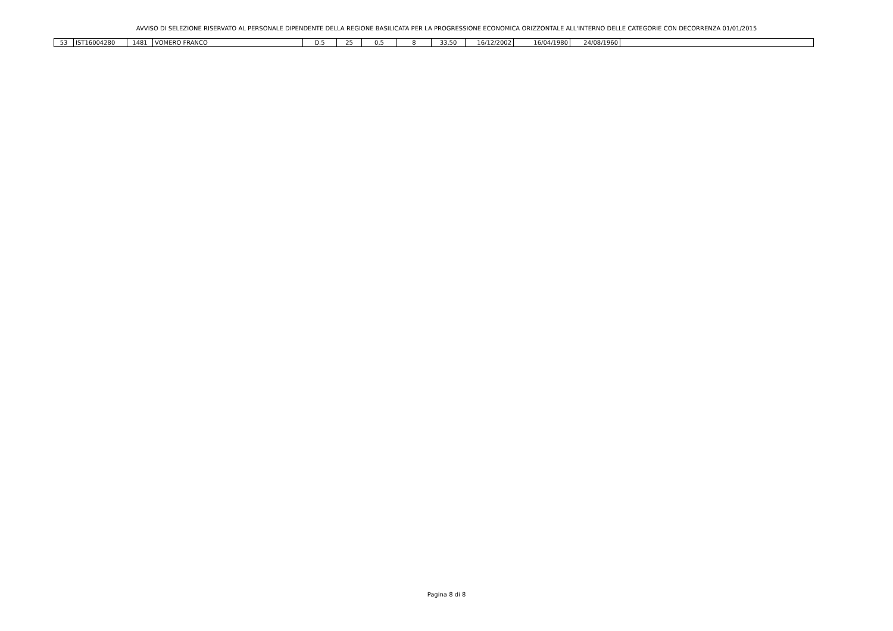AVVISO DI SELEZIONE RISERVATO AL PERSONALE DIPENDENTE DELLA REGIONE BASILICATA PER LA PROGRESSIONE ECONOMICA ORIZZONTALE ALL'INTERNO DELLE CATEGORIE CON DECORRENZA 01/01/2015
| 53 | IST16004280 | 1481 | VOMERO FRANCO | D.5 | 25 | 0,5 | 8 | 33,50 | 16/12/2002 | 16/04/1980 | 24/08/1960 | |
Pagina 8 di 8